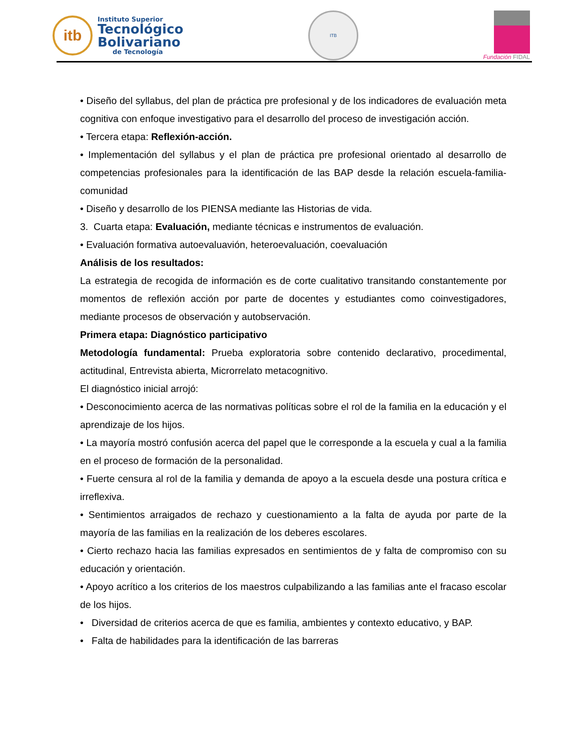itb
Instituto Superior
Tecnológico
Bolivariano
de Tecnología
ITB
Fundación FIDAL
• Diseño del syllabus, del plan de práctica pre profesional y de los indicadores de evaluación meta cognitiva con enfoque investigativo para el desarrollo del proceso de investigación acción.
• Tercera etapa: Reflexión-acción.
• Implementación del syllabus y el plan de práctica pre profesional orientado al desarrollo de competencias profesionales para la identificación de las BAP desde la relación escuela-familia-comunidad
• Diseño y desarrollo de los PIENSA mediante las Historias de vida.
3. Cuarta etapa: Evaluación, mediante técnicas e instrumentos de evaluación.
• Evaluación formativa autoevaluavión, heteroevaluación, coevaluación
Análisis de los resultados:
La estrategia de recogida de información es de corte cualitativo transitando constantemente por momentos de reflexión acción por parte de docentes y estudiantes como coinvestigadores, mediante procesos de observación y autobservación.
Primera etapa: Diagnóstico participativo
Metodología fundamental: Prueba exploratoria sobre contenido declarativo, procedimental, actitudinal, Entrevista abierta, Microrrelato metacognitivo.
El diagnóstico inicial arrojó:
• Desconocimiento acerca de las normativas políticas sobre el rol de la familia en la educación y el aprendizaje de los hijos.
• La mayoría mostró confusión acerca del papel que le corresponde a la escuela y cual a la familia en el proceso de formación de la personalidad.
• Fuerte censura al rol de la familia y demanda de apoyo a la escuela desde una postura crítica e irreflexiva.
• Sentimientos arraigados de rechazo y cuestionamiento a la falta de ayuda por parte de la mayoría de las familias en la realización de los deberes escolares.
• Cierto rechazo hacia las familias expresados en sentimientos de y falta de compromiso con su educación y orientación.
• Apoyo acrítico a los criterios de los maestros culpabilizando a las familias ante el fracaso escolar de los hijos.
• Diversidad de criterios acerca de que es familia, ambientes y contexto educativo, y BAP.
• Falta de habilidades para la identificación de las barreras